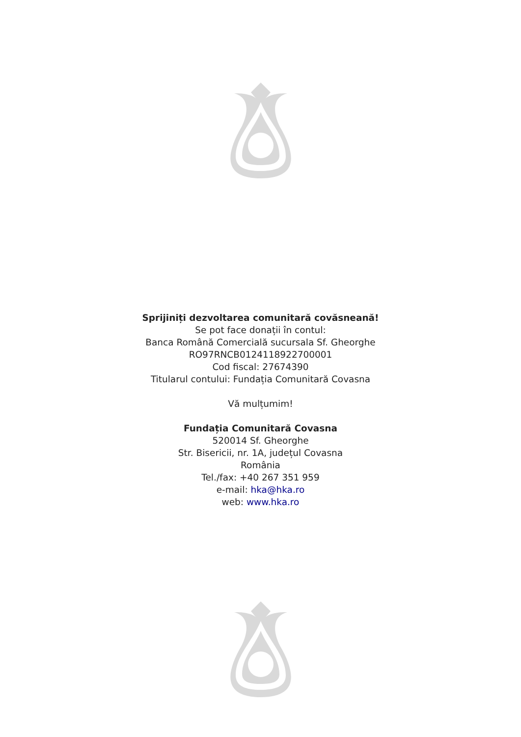Sprijiniți dezvoltarea comunitară covăsneană!
Se pot face donații în contul:
Banca Română Comercială sucursala Sf. Gheorghe
RO97RNCB0124118922700001
Cod fiscal: 27674390
Titularul contului: Fundația Comunitară Covasna
Vă mulțumim!
Fundația Comunitară Covasna
520014 Sf. Gheorghe
Str. Bisericii, nr. 1A, județul Covasna
România
Tel./fax: +40 267 351 959
e-mail: hka@hka.ro
web: www.hka.ro